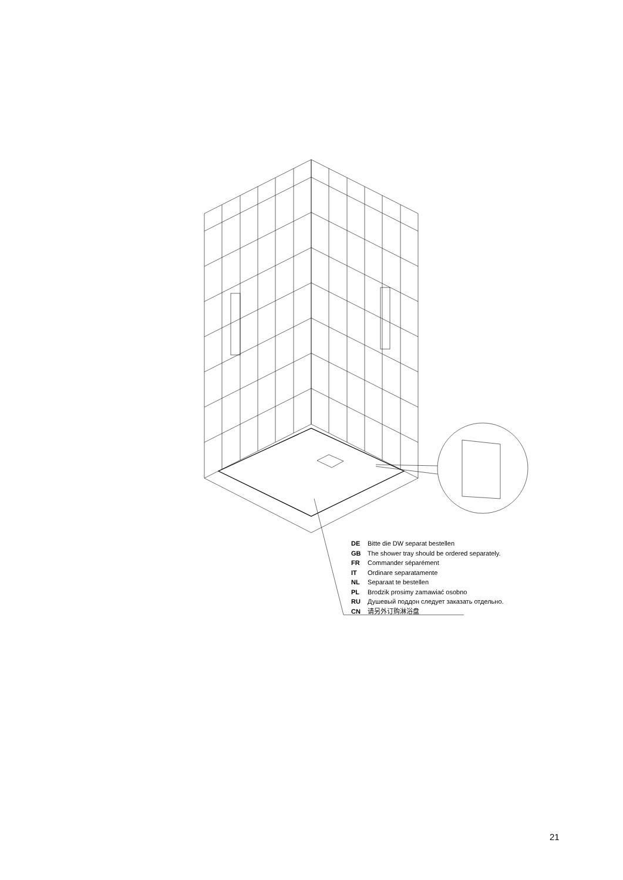DE Bitte die DW separat bestellen
GB The shower tray should be ordered separately.
FR Commander séparément
IT Ordinare separatamente
NL Separaat te bestellen
PL Brodzik prosimy zamawiać osobno
RU Душевый поддон следует заказать отдельно.
CN 请另外订购淋浴盘
21